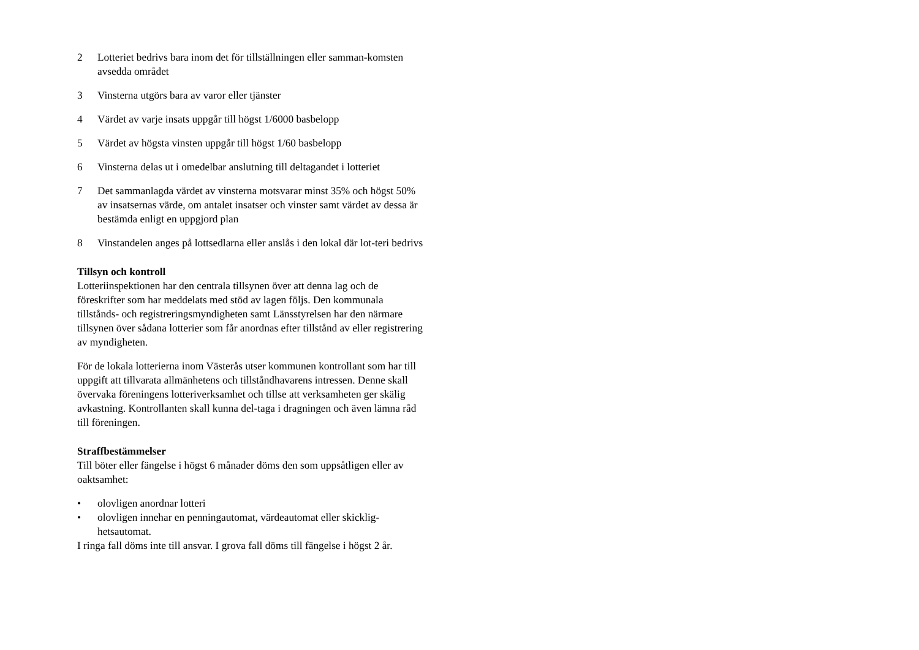2 Lotteriet bedrivs bara inom det för tillställningen eller samman-komsten avsedda området
3 Vinsterna utgörs bara av varor eller tjänster
4 Värdet av varje insats uppgår till högst 1/6000 basbelopp
5 Värdet av högsta vinsten uppgår till högst 1/60 basbelopp
6 Vinsterna delas ut i omedelbar anslutning till deltagandet i lotteriet
7 Det sammanlagda värdet av vinsterna motsvarar minst 35% och högst 50% av insatsernas värde, om antalet insatser och vinster samt värdet av dessa är bestämda enligt en uppgjord plan
8 Vinstandelen anges på lottsedlarna eller anslås i den lokal där lot-teri bedrivs
Tillsyn och kontroll
Lotteriinspektionen har den centrala tillsynen över att denna lag och de föreskrifter som har meddelats med stöd av lagen följs. Den kommunala tillstånds- och registreringsmyndigheten samt Länsstyrelsen har den närmare tillsynen över sådana lotterier som får anordnas efter tillstånd av eller registrering av myndigheten.
För de lokala lotterierna inom Västerås utser kommunen kontrollant som har till uppgift att tillvarata allmänhetens och tillståndhavarens intressen. Denne skall övervaka föreningens lotteriverksamhet och tillse att verksamheten ger skälig avkastning. Kontrollanten skall kunna del-taga i dragningen och även lämna råd till föreningen.
Straffbestämmelser
Till böter eller fängelse i högst 6 månader döms den som uppsåtligen eller av oaktsamhet:
• olovligen anordnar lotteri
• olovligen innehar en penningautomat, värdeautomat eller skicklig-hetsautomat.
I ringa fall döms inte till ansvar. I grova fall döms till fängelse i högst 2 år.